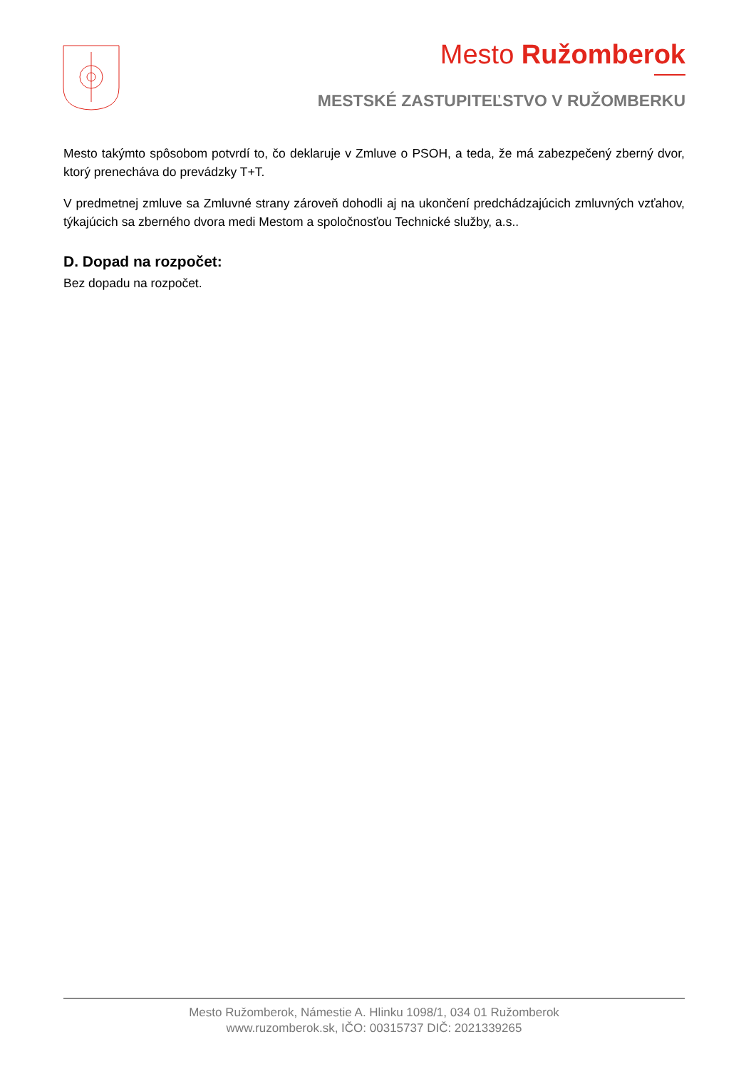Mesto Ružomberok
MESTSKÉ ZASTUPITEĽSTVO V RUŽOMBERKU
Mesto takýmto spôsobom potvrdí to, čo deklaruje v Zmluve o PSOH, a teda, že má zabezpečený zberný dvor, ktorý prenecháva do prevádzky T+T.
V predmetnej zmluve sa Zmluvné strany zároveň dohodli aj na ukončení predchádzajúcich zmluvných vzťahov, týkajúcich sa zberného dvora medi Mestom a spoločnosťou Technické služby, a.s..
D. Dopad na rozpočet:
Bez dopadu na rozpočet.
Mesto Ružomberok, Námestie A. Hlinku 1098/1, 034 01 Ružomberok
www.ruzomberok.sk, IČO: 00315737 DIČ: 2021339265